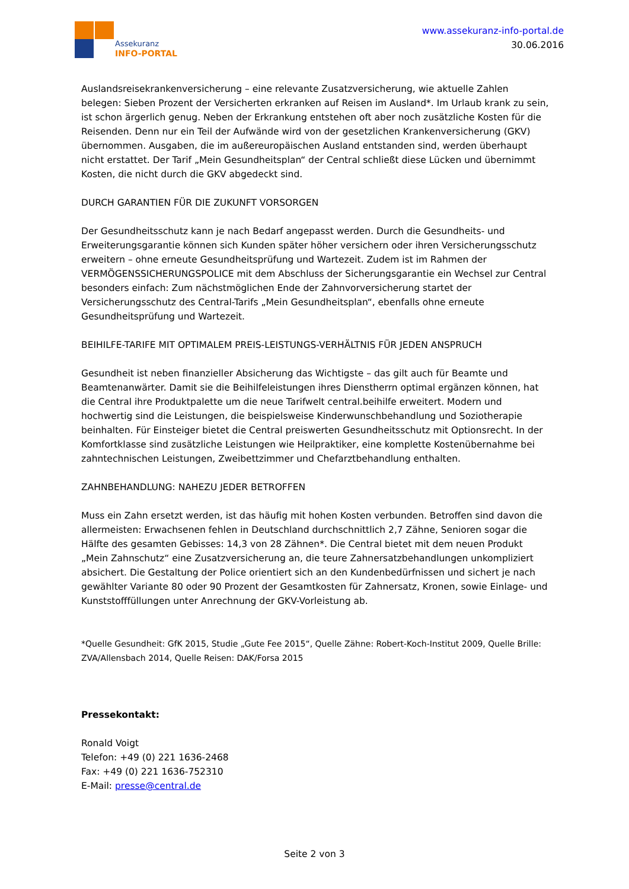Assekuranz
INFO-PORTAL
www.assekuranz-info-portal.de
30.06.2016
Auslandsreisekrankenversicherung – eine relevante Zusatzversicherung, wie aktuelle Zahlen belegen: Sieben Prozent der Versicherten erkranken auf Reisen im Ausland*. Im Urlaub krank zu sein, ist schon ärgerlich genug. Neben der Erkrankung entstehen oft aber noch zusätzliche Kosten für die Reisenden. Denn nur ein Teil der Aufwände wird von der gesetzlichen Krankenversicherung (GKV) übernommen. Ausgaben, die im außereuropäischen Ausland entstanden sind, werden überhaupt nicht erstattet. Der Tarif „Mein Gesundheitsplan“ der Central schließt diese Lücken und übernimmt Kosten, die nicht durch die GKV abgedeckt sind.
DURCH GARANTIEN FÜR DIE ZUKUNFT VORSORGEN
Der Gesundheitsschutz kann je nach Bedarf angepasst werden. Durch die Gesundheits- und Erweiterungsgarantie können sich Kunden später höher versichern oder ihren Versicherungsschutz erweitern – ohne erneute Gesundheitsprüfung und Wartezeit. Zudem ist im Rahmen der VERMÖGENSSICHERUNGSPOLICE mit dem Abschluss der Sicherungsgarantie ein Wechsel zur Central besonders einfach: Zum nächstmöglichen Ende der Zahnvorversicherung startet der Versicherungsschutz des Central-Tarifs „Mein Gesundheitsplan“, ebenfalls ohne erneute Gesundheitsprüfung und Wartezeit.
BEIHILFE-TARIFE MIT OPTIMALEM PREIS-LEISTUNGS-VERHÄLTNIS FÜR JEDEN ANSPRUCH
Gesundheit ist neben finanzieller Absicherung das Wichtigste – das gilt auch für Beamte und Beamtenanwärter. Damit sie die Beihilfeleistungen ihres Dienstherrn optimal ergänzen können, hat die Central ihre Produktpalette um die neue Tarifwelt central.beihilfe erweitert. Modern und hochwertig sind die Leistungen, die beispielsweise Kinderwunschbehandlung und Soziotherapie beinhalten. Für Einsteiger bietet die Central preiswerten Gesundheitsschutz mit Optionsrecht. In der Komfortklasse sind zusätzliche Leistungen wie Heilpraktiker, eine komplette Kostenübernahme bei zahntechnischen Leistungen, Zweibettzimmer und Chefarztbehandlung enthalten.
ZAHNBEHANDLUNG: NAHEZU JEDER BETROFFEN
Muss ein Zahn ersetzt werden, ist das häufig mit hohen Kosten verbunden. Betroffen sind davon die allermeisten: Erwachsenen fehlen in Deutschland durchschnittlich 2,7 Zähne, Senioren sogar die Hälfte des gesamten Gebisses: 14,3 von 28 Zähnen*. Die Central bietet mit dem neuen Produkt „Mein Zahnschutz“ eine Zusatzversicherung an, die teure Zahnersatzbehandlungen unkompliziert absichert. Die Gestaltung der Police orientiert sich an den Kundenbedürfnissen und sichert je nach gewählter Variante 80 oder 90 Prozent der Gesamtkosten für Zahnersatz, Kronen, sowie Einlage- und Kunststofffüllungen unter Anrechnung der GKV-Vorleistung ab.
*Quelle Gesundheit: GfK 2015, Studie „Gute Fee 2015“, Quelle Zähne: Robert-Koch-Institut 2009, Quelle Brille: ZVA/Allensbach 2014, Quelle Reisen: DAK/Forsa 2015
Pressekontakt:
Ronald Voigt
Telefon: +49 (0) 221 1636-2468
Fax: +49 (0) 221 1636-752310
E-Mail: presse@central.de
Seite 2 von 3